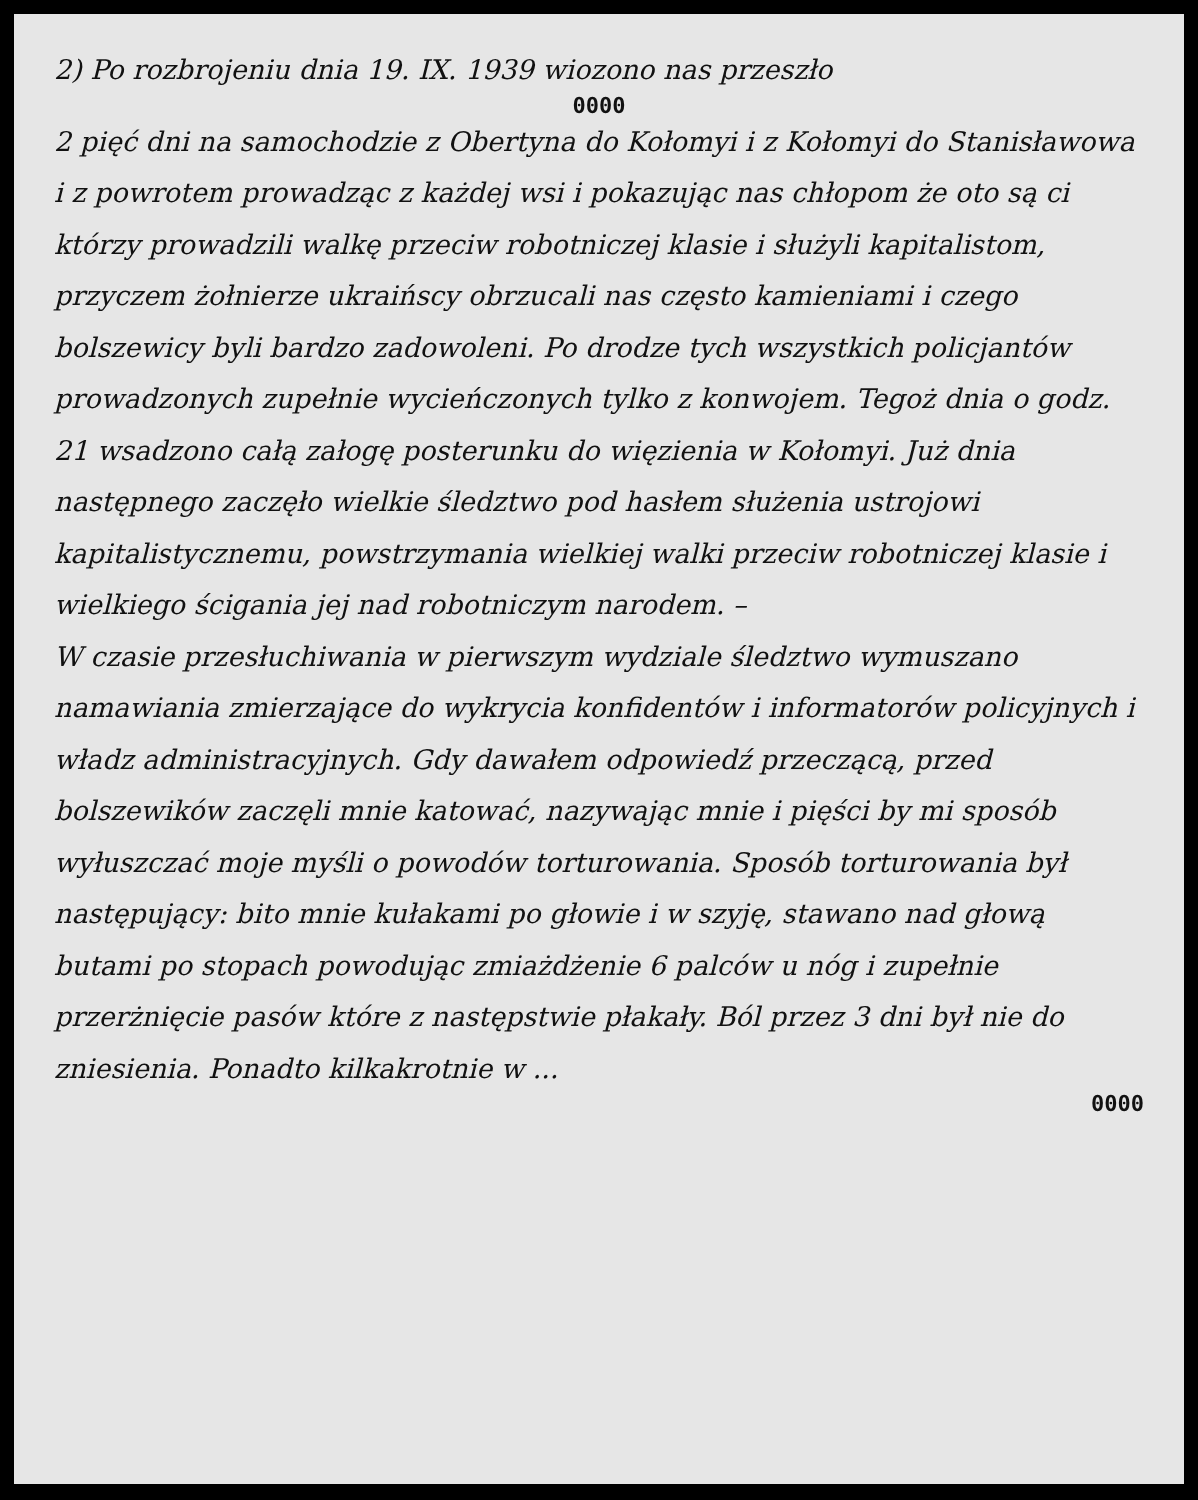2) Po rozbrojeniu dnia 19. IX. 1939 wiozono nas przeszło
0000
2 pięć dni na samochodzie z Obertyna do Kołomyi i z Kołomyi do Stanisławowa i z powrotem prowadząc z każdej wsi i pokazując nas chłopom że oto są ci którzy prowadzili walkę przeciw robotniczej klasie i służyli kapitalistom, przyczem żołnierze ukraińscy obrzucali nas często kamieniami i czego bolszewicy byli bardzo zadowoleni. Po drodze tych wszystkich policjantów prowadzonych zupełnie wycieńczonych tylko z konwojem. Tegoż dnia o godz. 21 wsadzono całą załogę posterunku do więzienia w Kołomyi. Już dnia następnego zaczęło wielkie śledztwo pod hasłem służenia ustrojowi kapitalistycznemu, powstrzymania wielkiej walki przeciw robotniczej klasie i wielkiego ścigania jej nad robotniczym narodem. –
W czasie przesłuchiwania w pierwszym wydziale śledztwo wymuszano namawiania zmierzające do wykrycia konfidentów i informatorów policyjnych i władz administracyjnych. Gdy dawałem odpowiedź przeczącą, przed bolszewików zaczęli mnie katować, nazywając mnie i pięści by mi sposób wyłuszczać moje myśli o powodów torturowania. Sposób torturowania był następujący: bito mnie kułakami po głowie i w szyję, stawano nad głową butami po stopach powodując zmiażdżenie 6 palców u nóg i zupełnie przerżnięcie pasów które z następstwie płakały. Ból przez 3 dni był nie do zniesienia. Ponadto kilkakrotnie w ...
0000